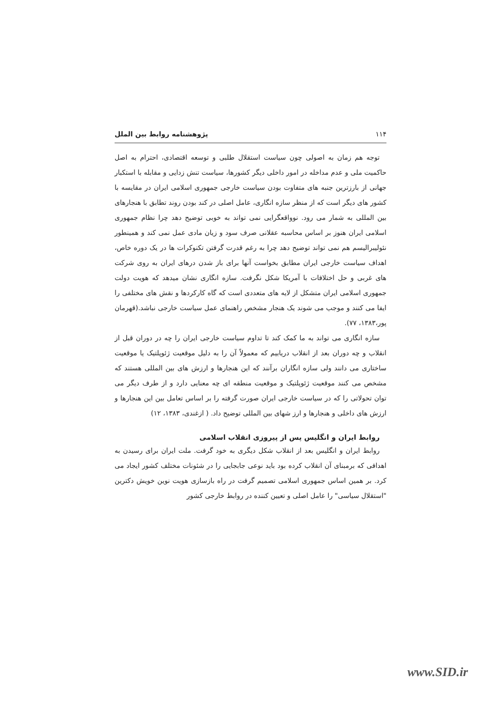۱۱۴ پژوهشنامه روابط بین الملل
توجه هم زمان به اصولی چون سیاست استقلال طلبی و توسعه اقتصادی، احترام به اصل حاکمیت ملی و عدم مداخله در امور داخلی دیگر کشورها، سیاست تنش زدایی و مقابله با استکبار جهانی از بارزترین جنبه های متفاوت بودن سیاست خارجی جمهوری اسلامی ایران در مقایسه با کشور های دیگر است که از منظر سازه انگاری، عامل اصلی در کند بودن روند تطابق با هنجارهای بین المللی به شمار می رود. نوواقعگرایی نمی تواند به خوبی توضیح دهد چرا نظام جمهوری اسلامی ایران هنوز بر اساس محاسبه عقلانی صرف سود و زیان مادی عمل نمی کند و همینطور نئولیبرالیسم هم نمی تواند توضیح دهد چرا به رغم قدرت گرفتن تکنوکرات ها در یک دوره خاص، اهداف سیاست خارجی ایران مطابق بخواست آنها برای باز شدن درهای ایران به روی شرکت های غربی و حل اختلافات با آمریکا شکل نگرفت. سازه انگاری نشان میدهد که هویت دولت جمهوری اسلامی ایران متشکل از لایه های متعددی است که گاه کارکردها و نقش های مختلفی را ایفا می کنند و موجب می شوند یک هنجار مشخص راهنمای عمل سیاست خارجی نباشد.(قهرمان پور،۱۳۸۳، ۷۷).
سازه انگاری می تواند به ما کمک کند تا تداوم سیاست خارجی ایران را چه در دوران قبل از انقلاب و چه دوران بعد از انقلاب دریابیم که معمولاً آن را به دلیل موقعیت ژئوپلتیک یا موقعیت ساختاری می دانند ولی سازه انگاران برآنند که این هنجارها و ارزش های بین المللی هستند که مشخص می کنند موقعیت ژئوپلتیک و موقعیت منطقه ای چه معنایی دارد و از طرف دیگر می توان تحولاتی را که در سیاست خارجی ایران صورت گرفته را بر اساس تعامل بین این هنجارها و ارزش های داخلی و هنجارها و ارز شهای بین المللی توضیح داد. ( ازغندی، ۱۳۸۳، ۱۲)
روابط ایران و انگلیس پس از پیروزی انقلاب اسلامی
روابط ایران و انگلیس بعد از انقلاب شکل دیگری به خود گرفت. ملت ایران برای رسیدن به اهدافی که برمبنای آن انقلاب کرده بود باید نوعی جابجایی را در شئونات مختلف کشور ایجاد می کرد. بر همین اساس جمهوری اسلامی تصمیم گرفت در راه بازسازی هویت نوین خویش دکترین "استقلال سیاسی" را عامل اصلی و تعیین کننده در روابط خارجی کشور
www.SID.ir